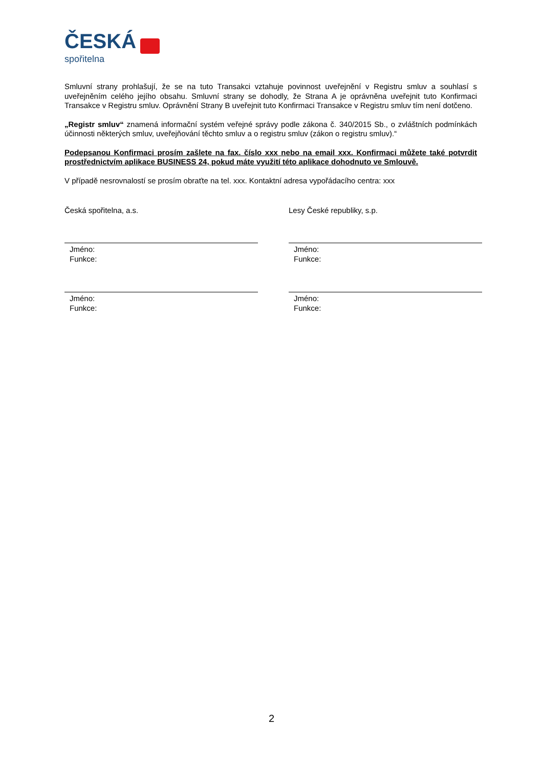ČESKÁ
spořitelna
Smluvní strany prohlašují, že se na tuto Transakci vztahuje povinnost uveřejnění v Registru smluv a souhlasí s uveřejněním celého jejího obsahu. Smluvní strany se dohodly, že Strana A je oprávněna uveřejnit tuto Konfirmaci Transakce v Registru smluv. Oprávnění Strany B uveřejnit tuto Konfirmaci Transakce v Registru smluv tím není dotčeno.
„Registr smluv“ znamená informační systém veřejné správy podle zákona č. 340/2015 Sb., o zvláštních podmínkách účinnosti některých smluv, uveřejňování těchto smluv a o registru smluv (zákon o registru smluv).“
Podepsanou Konfirmaci prosím zašlete na fax. číslo xxx nebo na email xxx. Konfirmaci můžete také potvrdit prostřednictvím aplikace BUSINESS 24, pokud máte využití této aplikace dohodnuto ve Smlouvě.
V případě nesrovnalostí se prosím obraťte na tel. xxx. Kontaktní adresa vypořádacího centra: xxx
Česká spořitelna, a.s.
Jméno:
Funkce:
Jméno:
Funkce:
Lesy České republiky, s.p.
Jméno:
Funkce:
Jméno:
Funkce:
2